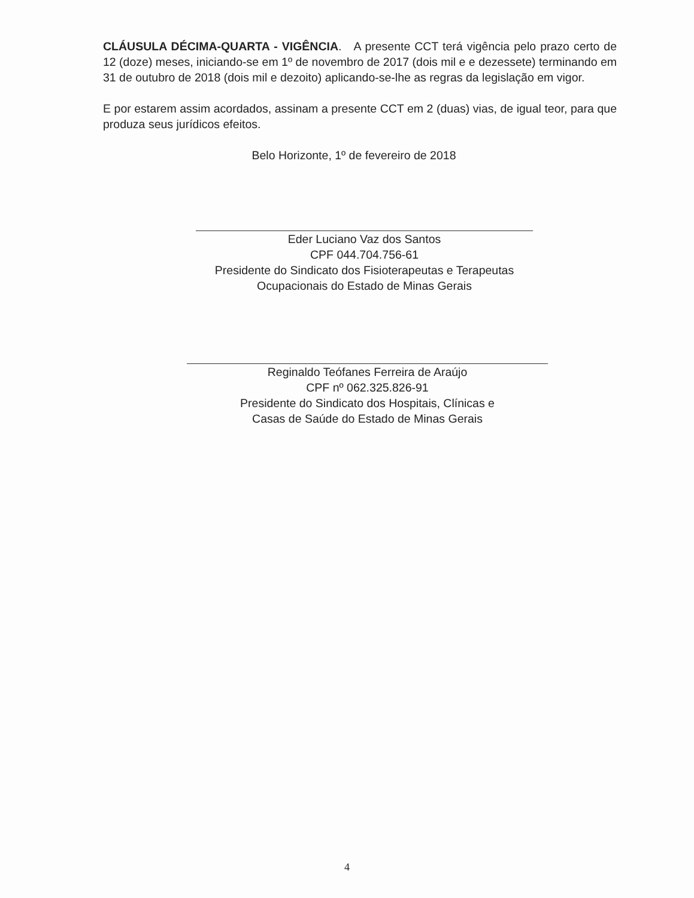CLÁUSULA DÉCIMA-QUARTA - VIGÊNCIA. A presente CCT terá vigência pelo prazo certo de 12 (doze) meses, iniciando-se em 1º de novembro de 2017 (dois mil e e dezessete) terminando em 31 de outubro de 2018 (dois mil e dezoito) aplicando-se-lhe as regras da legislação em vigor.
E por estarem assim acordados, assinam a presente CCT em 2 (duas) vias, de igual teor, para que produza seus jurídicos efeitos.
Belo Horizonte, 1º de fevereiro de 2018
Eder Luciano Vaz dos Santos
CPF 044.704.756-61
Presidente do Sindicato dos Fisioterapeutas e Terapeutas
Ocupacionais do Estado de Minas Gerais
Reginaldo Teófanes Ferreira de Araújo
CPF nº 062.325.826-91
Presidente do Sindicato dos Hospitais, Clínicas e
Casas de Saúde do Estado de Minas Gerais
4